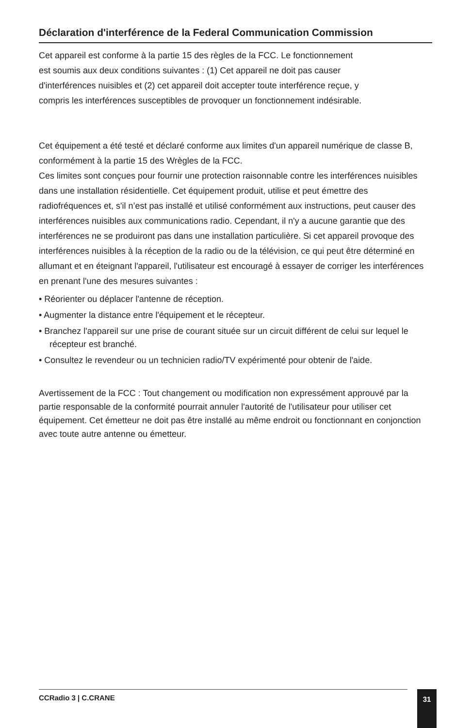Déclaration d'interférence de la Federal Communication Commission
Cet appareil est conforme à la partie 15 des règles de la FCC. Le fonctionnement
est soumis aux deux conditions suivantes : (1) Cet appareil ne doit pas causer
d'interférences nuisibles et (2) cet appareil doit accepter toute interférence reçue, y
compris les interférences susceptibles de provoquer un fonctionnement indésirable.
Cet équipement a été testé et déclaré conforme aux limites d'un appareil numérique de classe B, conformément à la partie 15 des Wrègles de la FCC.
Ces limites sont conçues pour fournir une protection raisonnable contre les interférences nuisibles dans une installation résidentielle. Cet équipement produit, utilise et peut émettre des radiofréquences et, s'il n’est pas installé et utilisé conformément aux instructions, peut causer des interférences nuisibles aux communications radio. Cependant, il n'y a aucune garantie que des interférences ne se produiront pas dans une installation particulière. Si cet appareil provoque des interférences nuisibles à la réception de la radio ou de la télévision, ce qui peut être déterminé en allumant et en éteignant l'appareil, l'utilisateur est encouragé à essayer de corriger les interférences en prenant l'une des mesures suivantes :
• Réorienter ou déplacer l'antenne de réception.
• Augmenter la distance entre l'équipement et le récepteur.
• Branchez l'appareil sur une prise de courant située sur un circuit différent de celui sur lequel le récepteur est branché.
• Consultez le revendeur ou un technicien radio/TV expérimenté pour obtenir de l'aide.
Avertissement de la FCC : Tout changement ou modification non expressément approuvé par la partie responsable de la conformité pourrait annuler l'autorité de l'utilisateur pour utiliser cet équipement. Cet émetteur ne doit pas être installé au même endroit ou fonctionnant en conjonction avec toute autre antenne ou émetteur.
CCRadio 3 | C.CRANE 31